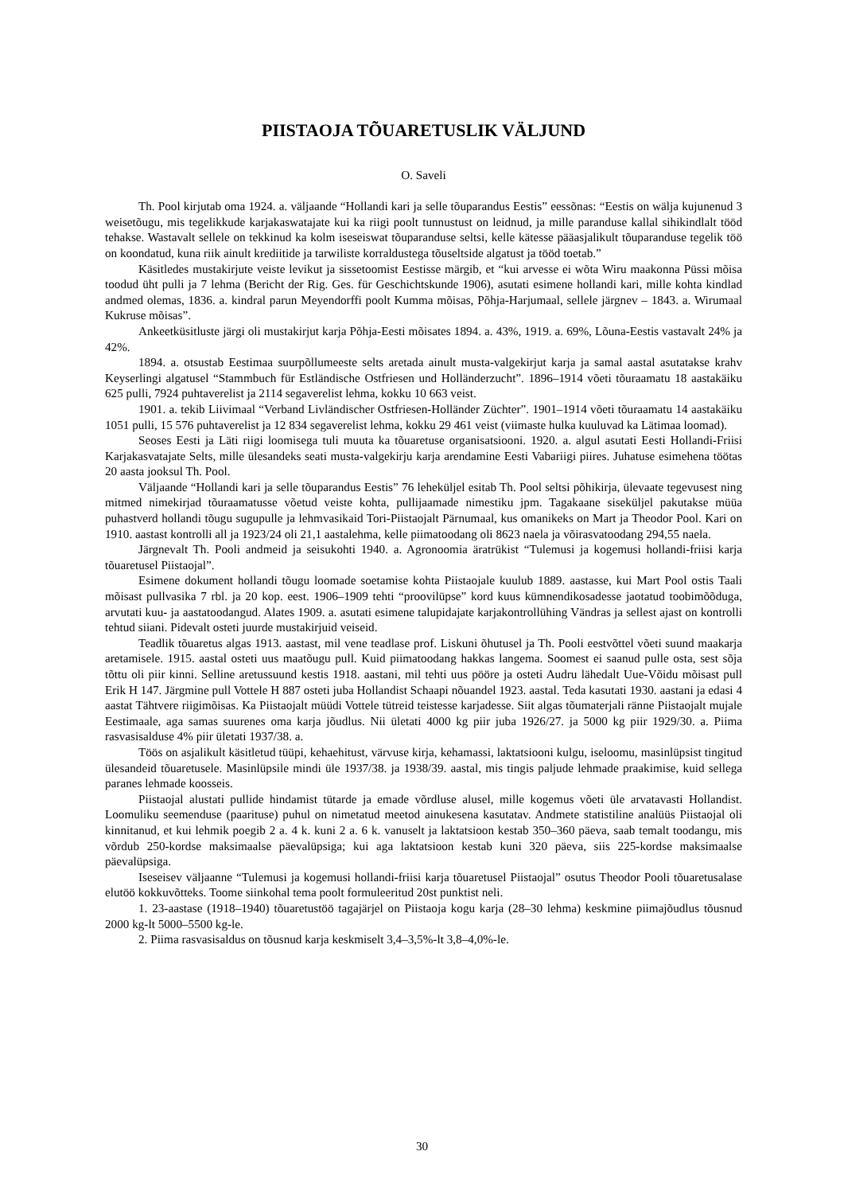PIISTAOJA TÕUARETUSLIK VÄLJUND
O. Saveli
Th. Pool kirjutab oma 1924. a. väljaande “Hollandi kari ja selle tõuparandus Eestis” eessõnas: “Eestis on wälja kujunenud 3 weisetõugu, mis tegelikkude karjakaswatajate kui ka riigi poolt tunnustust on leidnud, ja mille paranduse kallal sihikindlalt tööd tehakse. Wastavalt sellele on tekkinud ka kolm iseseiswat tõuparanduse seltsi, kelle kätesse pääasjalikult tõuparanduse tegelik töö on koondatud, kuna riik ainult krediitide ja tarwiliste korraldustega tõuseltside algatust ja tööd toetab.”
Käsitledes mustakirjute veiste levikut ja sissetoomist Eestisse märgib, et “kui arvesse ei wõta Wiru maakonna Püssi mõisa toodud üht pulli ja 7 lehma (Bericht der Rig. Ges. für Geschichtskunde 1906), asutati esimene hollandi kari, mille kohta kindlad andmed olemas, 1836. a. kindral parun Meyendorffi poolt Kumma mõisas, Põhja-Harjumaal, sellele järgnev – 1843. a. Wirumaal Kukruse mõisas”.
Ankeetküsitluste järgi oli mustakirjut karja Põhja-Eesti mõisates 1894. a. 43%, 1919. a. 69%, Lõuna-Eestis vastavalt 24% ja 42%.
1894. a. otsustab Eestimaa suurpõllumeeste selts aretada ainult musta-valgekirjut karja ja samal aastal asutatakse krahv Keyserlingi algatusel “Stammbuch für Estländische Ostfriesen und Holländerzucht”. 1896–1914 võeti tõuraamatu 18 aastakäiku 625 pulli, 7924 puhtaverelist ja 2114 segaverelist lehma, kokku 10 663 veist.
1901. a. tekib Liivimaal “Verband Livländischer Ostfriesen-Holländer Züchter”. 1901–1914 võeti tõuraamatu 14 aastakäiku 1051 pulli, 15 576 puhtaverelist ja 12 834 segaverelist lehma, kokku 29 461 veist (viimaste hulka kuuluvad ka Lätimaa loomad).
Seoses Eesti ja Läti riigi loomisega tuli muuta ka tõuaretuse organisatsiooni. 1920. a. algul asutati Eesti Hollandi-Friisi Karjakasvatajate Selts, mille ülesandeks seati musta-valgekirju karja arendamine Eesti Vabariigi piires. Juhatuse esimehena töötas 20 aasta jooksul Th. Pool.
Väljaande “Hollandi kari ja selle tõuparandus Eestis” 76 leheküljel esitab Th. Pool seltsi põhikirja, ülevaate tegevusest ning mitmed nimekirjad tõuraamatusse võetud veiste kohta, pullijaamade nimestiku jpm. Tagakaane siseküljel pakutakse müüa puhastverd hollandi tõugu sugupulle ja lehmvasikaid Tori-Piistaojalt Pärnumaal, kus omanikeks on Mart ja Theodor Pool. Kari on 1910. aastast kontrolli all ja 1923/24 oli 21,1 aastalehma, kelle piimatoodang oli 8623 naela ja võirasvatoodang 294,55 naela.
Järgnevalt Th. Pooli andmeid ja seisukohti 1940. a. Agronoomia äratrükist “Tulemusi ja kogemusi hollandi-friisi karja tõuaretusel Piistaojal”.
Esimene dokument hollandi tõugu loomade soetamise kohta Piistaojale kuulub 1889. aastasse, kui Mart Pool ostis Taali mõisast pullvasika 7 rbl. ja 20 kop. eest. 1906–1909 tehti “proovilüpse” kord kuus kümnendikosadesse jaotatud toobimõõduga, arvutati kuu- ja aastatoodangud. Alates 1909. a. asutati esimene talupidajate karjakontrollühing Vändras ja sellest ajast on kontrolli tehtud siiani. Pidevalt osteti juurde mustakirjuid veiseid.
Teadlik tõuaretus algas 1913. aastast, mil vene teadlase prof. Liskuni õhutusel ja Th. Pooli eestvõttel võeti suund maakarja aretamisele. 1915. aastal osteti uus maatõugu pull. Kuid piimatoodang hakkas langema. Soomest ei saanud pulle osta, sest sõja tõttu oli piir kinni. Selline aretussuund kestis 1918. aastani, mil tehti uus pööre ja osteti Audru lähedalt Uue-Võidu mõisast pull Erik H 147. Järgmine pull Vottele H 887 osteti juba Hollandist Schaapi nõuandel 1923. aastal. Teda kasutati 1930. aastani ja edasi 4 aastat Tähtvere riigimõisas. Ka Piistaojalt müüdi Vottele tütreid teistesse karjadesse. Siit algas tõumaterjali ränne Piistaojalt mujale Eestimaale, aga samas suurenes oma karja jõudlus. Nii ületati 4000 kg piir juba 1926/27. ja 5000 kg piir 1929/30. a. Piima rasvasisalduse 4% piir ületati 1937/38. a.
Töös on asjalikult käsitletud tüüpi, kehaehitust, värvuse kirja, kehamassi, laktatsiooni kulgu, iseloomu, masinlüpsist tingitud ülesandeid tõuaretusele. Masinlüpsile mindi üle 1937/38. ja 1938/39. aastal, mis tingis paljude lehmade praakimise, kuid sellega paranes lehmade koosseis.
Piistaojal alustati pullide hindamist tütarde ja emade võrdluse alusel, mille kogemus võeti üle arvatavasti Hollandist. Loomuliku seemenduse (paarituse) puhul on nimetatud meetod ainukesena kasutatav. Andmete statistiline analüüs Piistaojal oli kinnitanud, et kui lehmik poegib 2 a. 4 k. kuni 2 a. 6 k. vanuselt ja laktatsioon kestab 350–360 päeva, saab temalt toodangu, mis võrdub 250-kordse maksimaalse päevalüpsiga; kui aga laktatsioon kestab kuni 320 päeva, siis 225-kordse maksimaalse päevalüpsiga.
Iseseisev väljaanne “Tulemusi ja kogemusi hollandi-friisi karja tõuaretusel Piistaojal” osutus Theodor Pooli tõuaretusalase elutöö kokkuvõtteks. Toome siinkohal tema poolt formuleeritud 20st punktist neli.
1. 23-aastase (1918–1940) tõuaretustöö tagajärjel on Piistaoja kogu karja (28–30 lehma) keskmine piimajõudlus tõusnud 2000 kg-lt 5000–5500 kg-le.
2. Piima rasvasisaldus on tõusnud karja keskmiselt 3,4–3,5%-lt 3,8–4,0%-le.
30